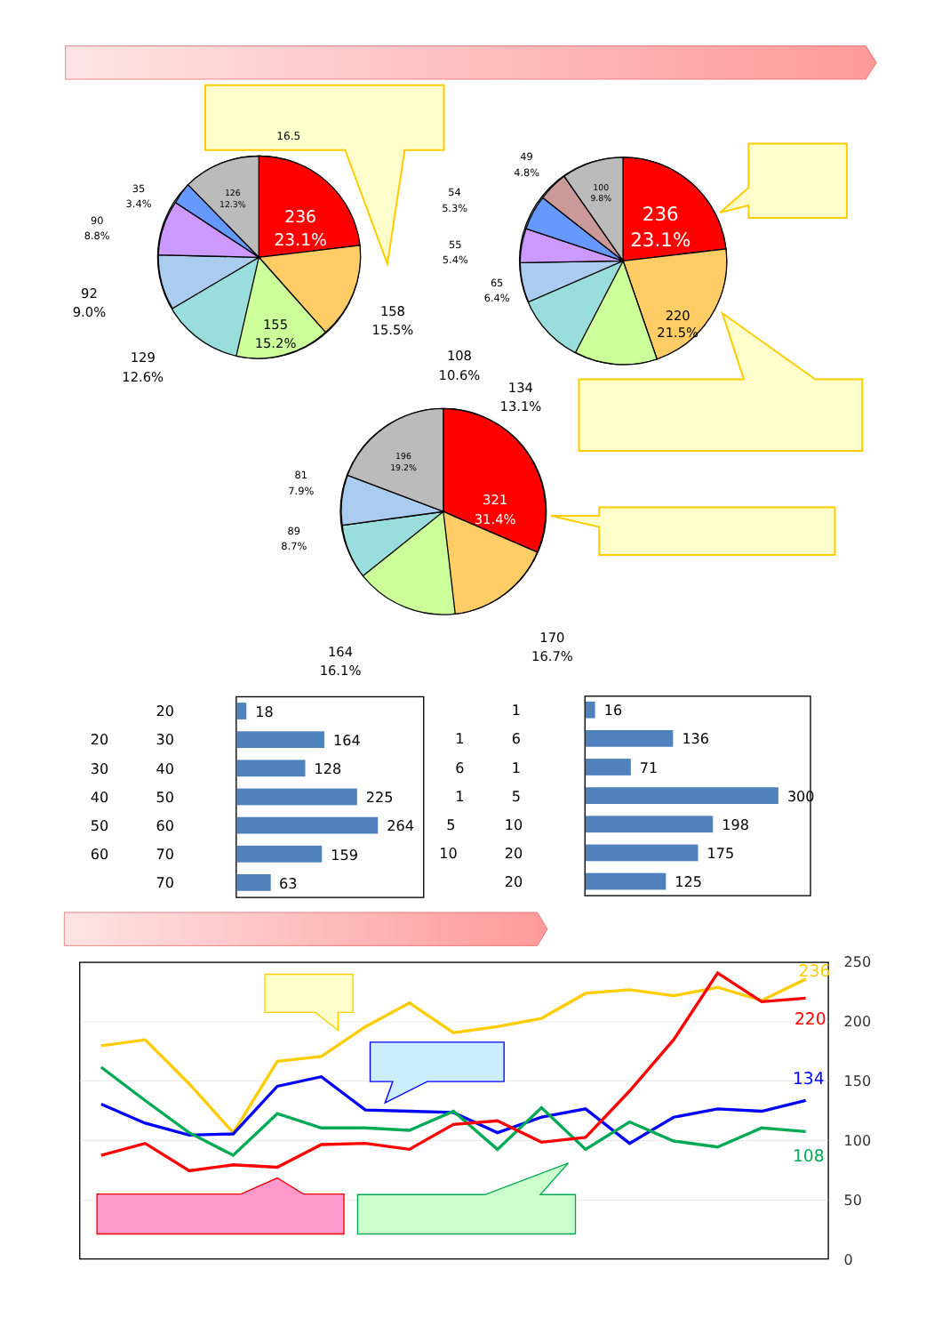16.5
236
23.1%
155
15.2%
158
15.5%
129
12.6%
92
9.0%
90
8.8%
35
3.4%
126
12.3%
236
23.1%
220
21.5%
108
10.6%
134
13.1%
65
6.4%
55
5.4%
54
5.3%
49
4.8%
100
9.8%
321
31.4%
170
16.7%
164
16.1%
89
8.7%
81
7.9%
196
19.2%
18
164
128
225
264
159
63
16
136
71
300
198
175
125
20
20
30
30
40
40
50
50
60
60
70
70
1
1
6
6
1
1
5
5
10
10
20
20
250
200
150
100
50
0
236
220
134
108